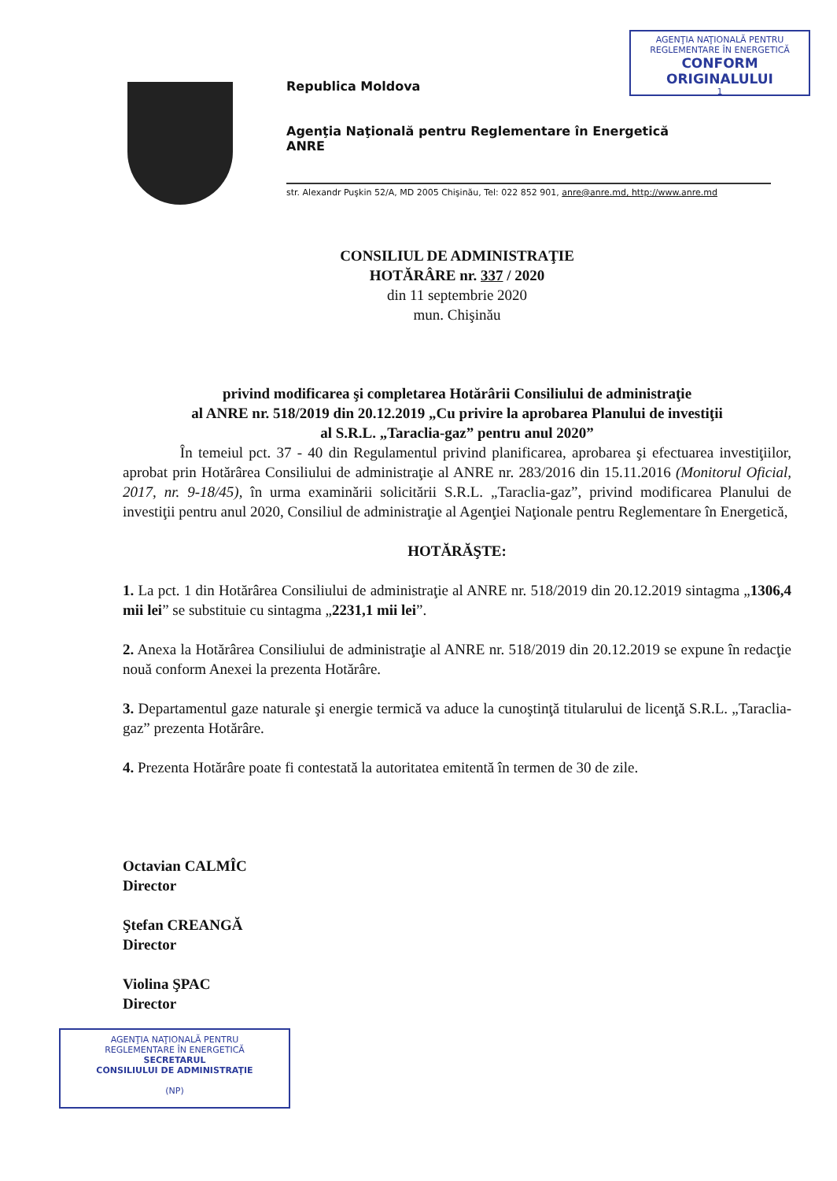AGENŢIA NAŢIONALĂ PENTRU
REGLEMENTARE ÎN ENERGETICĂ
CONFORM
ORIGINALULUI
1
Republica Moldova
Agenţia Naţională pentru Reglementare în Energetică
ANRE
str. Alexandr Puşkin 52/A, MD 2005 Chişinău, Tel: 022 852 901, anre@anre.md, http://www.anre.md
CONSILIUL DE ADMINISTRAŢIE
HOTĂRÂRE nr. 337 / 2020
din 11 septembrie 2020
mun. Chişinău
privind modificarea şi completarea Hotărârii Consiliului de administraţie
al ANRE nr. 518/2019 din 20.12.2019 „Cu privire la aprobarea Planului de investiţii
al S.R.L. „Taraclia-gaz” pentru anul 2020”
În temeiul pct. 37 - 40 din Regulamentul privind planificarea, aprobarea şi efectuarea investiţiilor, aprobat prin Hotărârea Consiliului de administraţie al ANRE nr. 283/2016 din 15.11.2016 (Monitorul Oficial, 2017, nr. 9-18/45), în urma examinării solicitării S.R.L. „Taraclia-gaz”, privind modificarea Planului de investiţii pentru anul 2020, Consiliul de administraţie al Agenţiei Naţionale pentru Reglementare în Energetică,
HOTĂRĂŞTE:
1. La pct. 1 din Hotărârea Consiliului de administraţie al ANRE nr. 518/2019 din 20.12.2019 sintagma „1306,4 mii lei” se substituie cu sintagma „2231,1 mii lei”.
2. Anexa la Hotărârea Consiliului de administraţie al ANRE nr. 518/2019 din 20.12.2019 se expune în redacţie nouă conform Anexei la prezenta Hotărâre.
3. Departamentul gaze naturale şi energie termică va aduce la cunoştinţă titularului de licenţă S.R.L. „Taraclia-gaz” prezenta Hotărâre.
4. Prezenta Hotărâre poate fi contestată la autoritatea emitentă în termen de 30 de zile.
Octavian CALMÎC
Director
Ştefan CREANGĂ
Director
Violina ŞPAC
Director
AGENŢIA NAŢIONALĂ PENTRU
REGLEMENTARE ÎN ENERGETICĂ
SECRETARUL
CONSILIULUI DE ADMINISTRAŢIE
(NP)